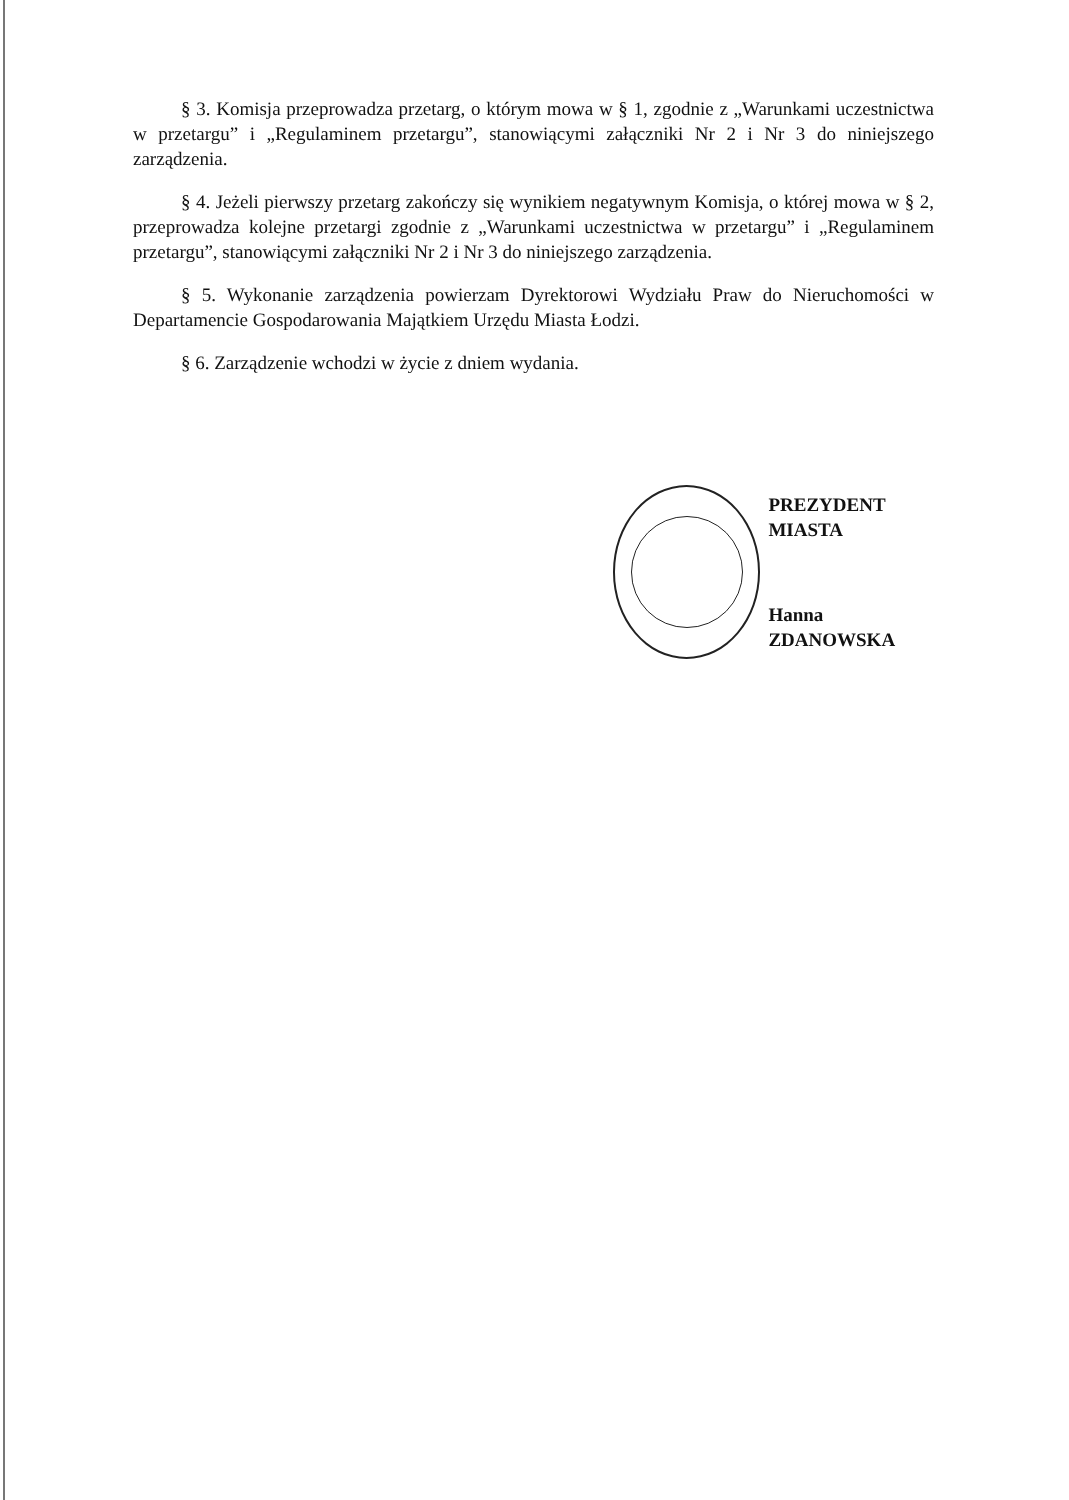§ 3. Komisja przeprowadza przetarg, o którym mowa w § 1, zgodnie z „Warunkami uczestnictwa w przetargu” i „Regulaminem przetargu”, stanowiącymi załączniki Nr 2 i Nr 3 do niniejszego zarządzenia.
§ 4. Jeżeli pierwszy przetarg zakończy się wynikiem negatywnym Komisja, o której mowa w § 2, przeprowadza kolejne przetargi zgodnie z „Warunkami uczestnictwa w przetargu” i „Regulaminem przetargu”, stanowiącymi załączniki Nr 2 i Nr 3 do niniejszego zarządzenia.
§ 5. Wykonanie zarządzenia powierzam Dyrektorowi Wydziału Praw do Nieruchomości w Departamencie Gospodarowania Majątkiem Urzędu Miasta Łodzi.
§ 6. Zarządzenie wchodzi w życie z dniem wydania.
PREZYDENT MIASTA
Hanna ZDANOWSKA